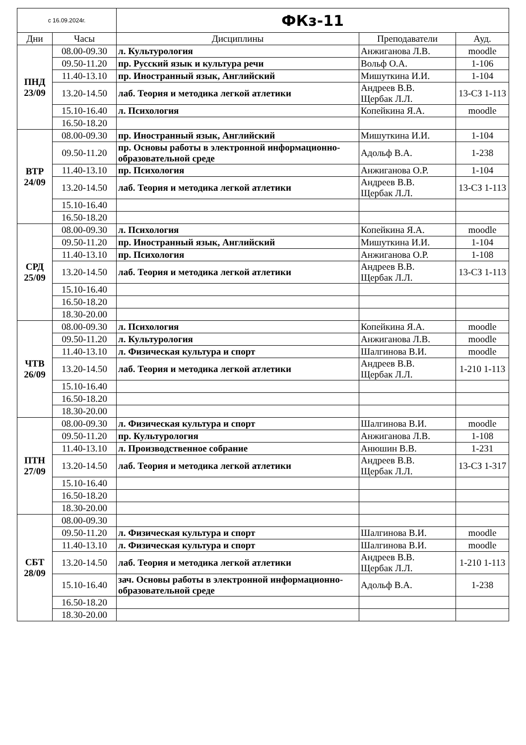| с 16.09.2024г. | | ФКз-11 | | |
| Дни | Часы | Дисциплины | Преподаватели | Ауд. |
| ПНД 23/09 | 08.00-09.30 | л. Культурология | Анжиганова Л.В. | moodle |
| | 09.50-11.20 | пр. Русский язык и культура речи | Вольф О.А. | 1-106 |
| | 11.40-13.10 | пр. Иностранный язык, Английский | Мишуткина И.И. | 1-104 |
| | 13.20-14.50 | лаб. Теория и методика легкой атлетики | Андреев В.В. Щербак Л.Л. | 13-СЗ 1-113 |
| | 15.10-16.40 | л. Психология | Копейкина Я.А. | moodle |
| | 16.50-18.20 | | | |
| ВТР 24/09 | 08.00-09.30 | пр. Иностранный язык, Английский | Мишуткина И.И. | 1-104 |
| | 09.50-11.20 | пр. Основы работы в электронной информационно-образовательной среде | Адольф В.А. | 1-238 |
| | 11.40-13.10 | пр. Психология | Анжиганова О.Р. | 1-104 |
| | 13.20-14.50 | лаб. Теория и методика легкой атлетики | Андреев В.В. Щербак Л.Л. | 13-СЗ 1-113 |
| | 15.10-16.40 | | | |
| | 16.50-18.20 | | | |
| СРД 25/09 | 08.00-09.30 | л. Психология | Копейкина Я.А. | moodle |
| | 09.50-11.20 | пр. Иностранный язык, Английский | Мишуткина И.И. | 1-104 |
| | 11.40-13.10 | пр. Психология | Анжиганова О.Р. | 1-108 |
| | 13.20-14.50 | лаб. Теория и методика легкой атлетики | Андреев В.В. Щербак Л.Л. | 13-СЗ 1-113 |
| | 15.10-16.40 | | | |
| | 16.50-18.20 | | | |
| | 18.30-20.00 | | | |
| ЧТВ 26/09 | 08.00-09.30 | л. Психология | Копейкина Я.А. | moodle |
| | 09.50-11.20 | л. Культурология | Анжиганова Л.В. | moodle |
| | 11.40-13.10 | л. Физическая культура и спорт | Шалгинова В.И. | moodle |
| | 13.20-14.50 | лаб. Теория и методика легкой атлетики | Андреев В.В. Щербак Л.Л. | 1-210 1-113 |
| | 15.10-16.40 | | | |
| | 16.50-18.20 | | | |
| | 18.30-20.00 | | | |
| ПТН 27/09 | 08.00-09.30 | л. Физическая культура и спорт | Шалгинова В.И. | moodle |
| | 09.50-11.20 | пр. Культурология | Анжиганова Л.В. | 1-108 |
| | 11.40-13.10 | л. Производственное собрание | Анюшин В.В. | 1-231 |
| | 13.20-14.50 | лаб. Теория и методика легкой атлетики | Андреев В.В. Щербак Л.Л. | 13-СЗ 1-317 |
| | 15.10-16.40 | | | |
| | 16.50-18.20 | | | |
| | 18.30-20.00 | | | |
| СБТ 28/09 | 08.00-09.30 | | | |
| | 09.50-11.20 | л. Физическая культура и спорт | Шалгинова В.И. | moodle |
| | 11.40-13.10 | л. Физическая культура и спорт | Шалгинова В.И. | moodle |
| | 13.20-14.50 | лаб. Теория и методика легкой атлетики | Андреев В.В. Щербак Л.Л. | 1-210 1-113 |
| | 15.10-16.40 | зач. Основы работы в электронной информационно-образовательной среде | Адольф В.А. | 1-238 |
| | 16.50-18.20 | | | |
| | 18.30-20.00 | | | |